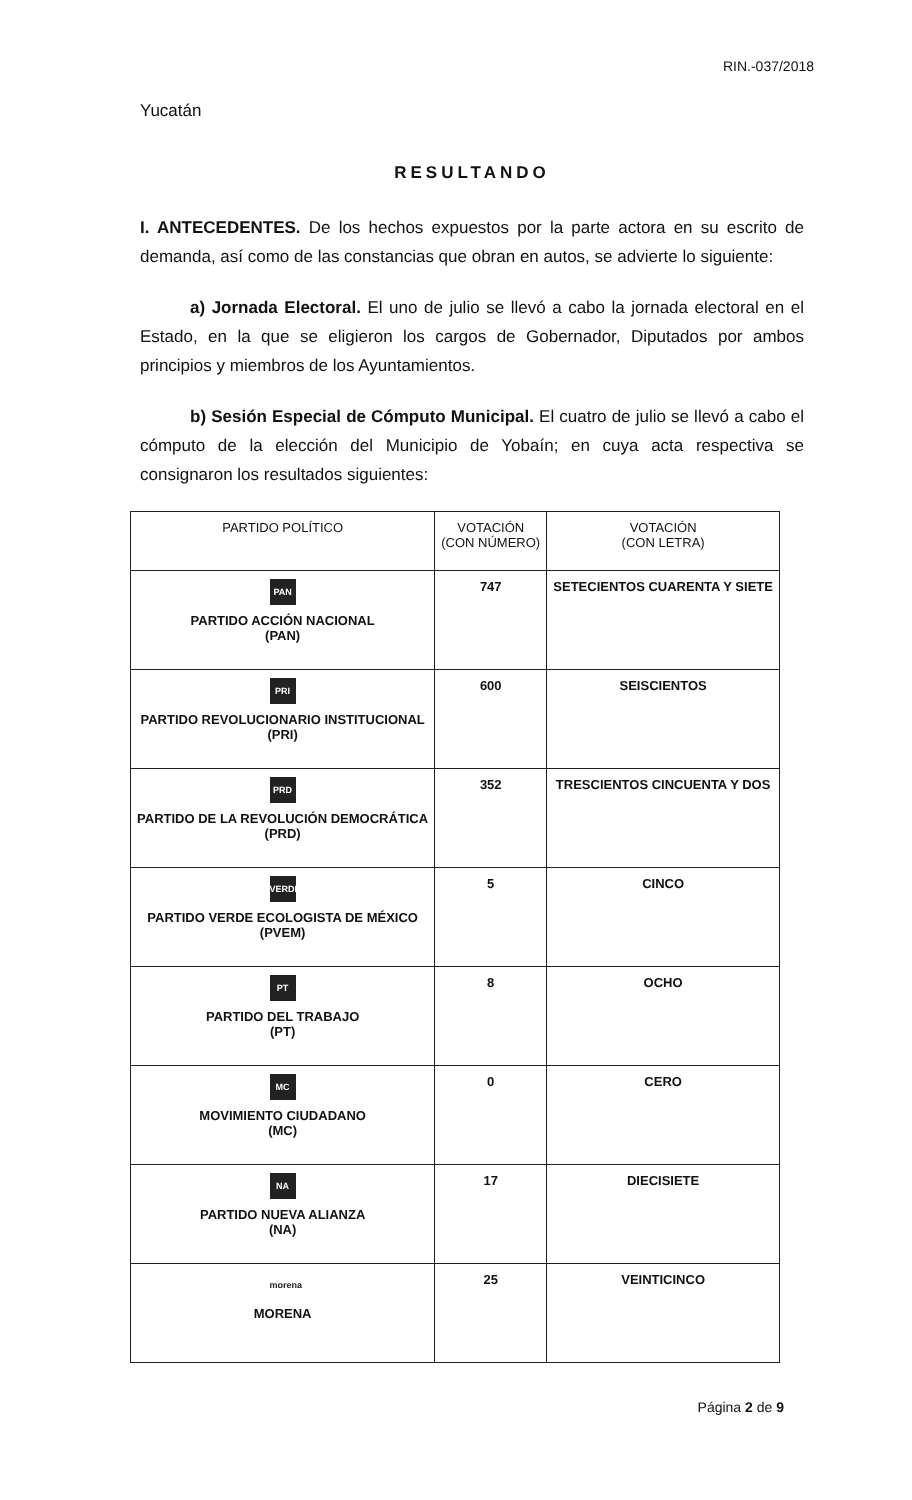RIN.-037/2018
Yucatán
RESULTANDO
I. ANTECEDENTES. De los hechos expuestos por la parte actora en su escrito de demanda, así como de las constancias que obran en autos, se advierte lo siguiente:
a) Jornada Electoral. El uno de julio se llevó a cabo la jornada electoral en el Estado, en la que se eligieron los cargos de Gobernador, Diputados por ambos principios y miembros de los Ayuntamientos.
b) Sesión Especial de Cómputo Municipal. El cuatro de julio se llevó a cabo el cómputo de la elección del Municipio de Yobaín; en cuya acta respectiva se consignaron los resultados siguientes:
| PARTIDO POLÍTICO | VOTACIÓN (CON NÚMERO) | VOTACIÓN (CON LETRA) |
| --- | --- | --- |
| PAN PARTIDO ACCIÓN NACIONAL (PAN) | 747 | SETECIENTOS CUARENTA Y SIETE |
| PRI PARTIDO REVOLUCIONARIO INSTITUCIONAL (PRI) | 600 | SEISCIENTOS |
| PRD PARTIDO DE LA REVOLUCIÓN DEMOCRÁTICA (PRD) | 352 | TRESCIENTOS CINCUENTA Y DOS |
| VERDE PARTIDO VERDE ECOLOGISTA DE MÉXICO (PVEM) | 5 | CINCO |
| PT PARTIDO DEL TRABAJO (PT) | 8 | OCHO |
| MC MOVIMIENTO CIUDADANO (MC) | 0 | CERO |
| NA PARTIDO NUEVA ALIANZA (NA) | 17 | DIECISIETE |
| morena MORENA | 25 | VEINTICINCO |
Página 2 de 9